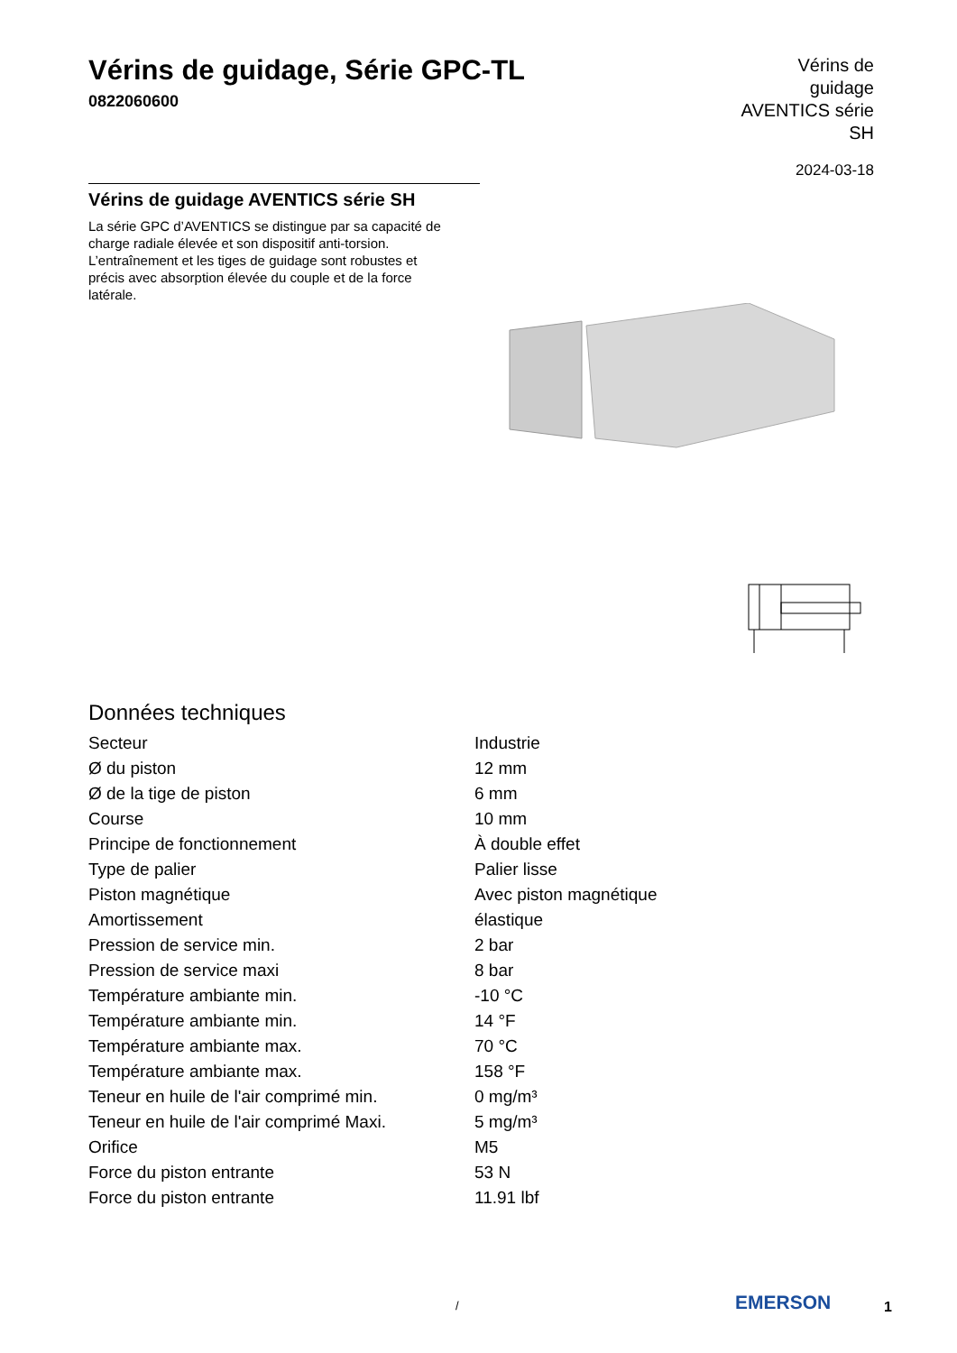Vérins de guidage, Série GPC-TL
0822060600
Vérins de guidage AVENTICS série SH
2024-03-18
Vérins de guidage AVENTICS série SH
La série GPC d’AVENTICS se distingue par sa capacité de charge radiale élevée et son dispositif anti-torsion. L’entraînement et les tiges de guidage sont robustes et précis avec absorption élevée du couple et de la force latérale.
Données techniques
| Secteur | Industrie |
| Ø du piston | 12 mm |
| Ø de la tige de piston | 6 mm |
| Course | 10 mm |
| Principe de fonctionnement | À double effet |
| Type de palier | Palier lisse |
| Piston magnétique | Avec piston magnétique |
| Amortissement | élastique |
| Pression de service min. | 2 bar |
| Pression de service maxi | 8 bar |
| Température ambiante min. | -10 °C |
| Température ambiante min. | 14 °F |
| Température ambiante max. | 70 °C |
| Température ambiante max. | 158 °F |
| Teneur en huile de l'air comprimé min. | 0 mg/m³ |
| Teneur en huile de l'air comprimé Maxi. | 5 mg/m³ |
| Orifice | M5 |
| Force du piston entrante | 53 N |
| Force du piston entrante | 11.91 lbf |
/ EMERSON 1